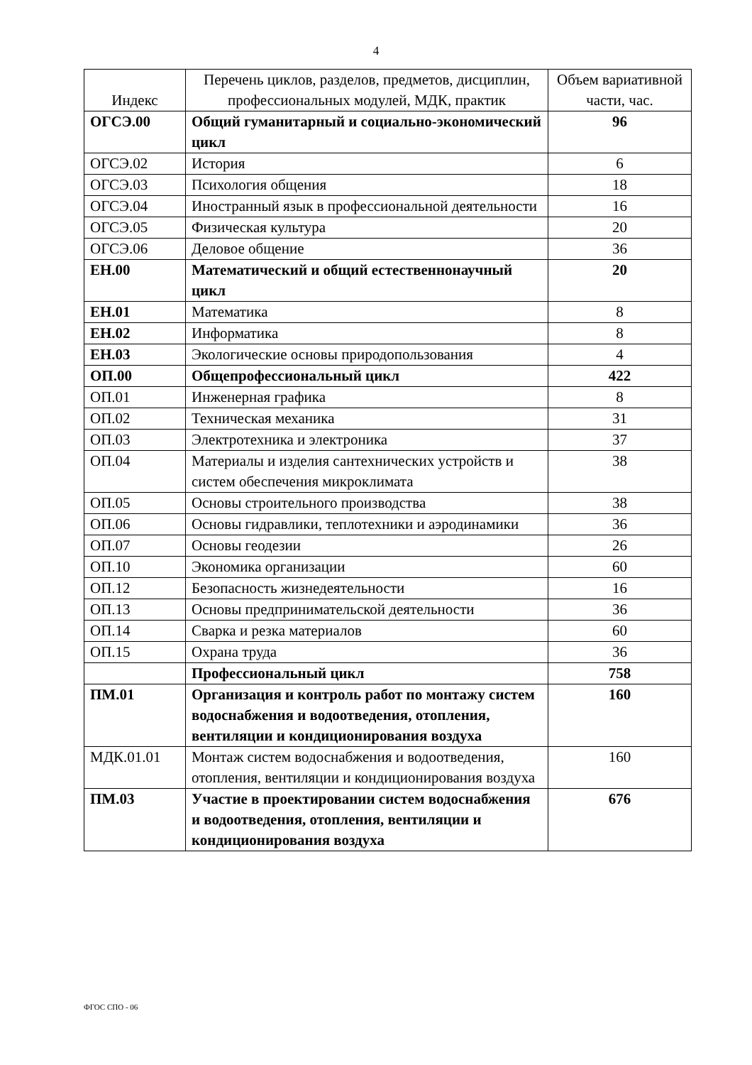4
| Индекс | Перечень циклов, разделов, предметов, дисциплин, профессиональных модулей, МДК, практик | Объем вариативной части, час. |
| --- | --- | --- |
| ОГСЭ.00 | Общий гуманитарный и социально-экономический цикл | 96 |
| ОГСЭ.02 | История | 6 |
| ОГСЭ.03 | Психология общения | 18 |
| ОГСЭ.04 | Иностранный язык в профессиональной деятельности | 16 |
| ОГСЭ.05 | Физическая культура | 20 |
| ОГСЭ.06 | Деловое общение | 36 |
| ЕН.00 | Математический и общий естественнонаучный цикл | 20 |
| ЕН.01 | Математика | 8 |
| ЕН.02 | Информатика | 8 |
| ЕН.03 | Экологические основы природопользования | 4 |
| ОП.00 | Общепрофессиональный цикл | 422 |
| ОП.01 | Инженерная графика | 8 |
| ОП.02 | Техническая механика | 31 |
| ОП.03 | Электротехника и электроника | 37 |
| ОП.04 | Материалы и изделия сантехнических устройств и систем обеспечения микроклимата | 38 |
| ОП.05 | Основы строительного производства | 38 |
| ОП.06 | Основы гидравлики, теплотехники и аэродинамики | 36 |
| ОП.07 | Основы геодезии | 26 |
| ОП.10 | Экономика организации | 60 |
| ОП.12 | Безопасность жизнедеятельности | 16 |
| ОП.13 | Основы предпринимательской деятельности | 36 |
| ОП.14 | Сварка и резка материалов | 60 |
| ОП.15 | Охрана труда | 36 |
| | Профессиональный цикл | 758 |
| ПМ.01 | Организация и контроль работ по монтажу систем водоснабжения и водоотведения, отопления, вентиляции и кондиционирования воздуха | 160 |
| МДК.01.01 | Монтаж систем водоснабжения и водоотведения, отопления, вентиляции и кондиционирования воздуха | 160 |
| ПМ.03 | Участие в проектировании систем водоснабжения и водоотведения, отопления, вентиляции и кондиционирования воздуха | 676 |
ФГОС СПО - 06